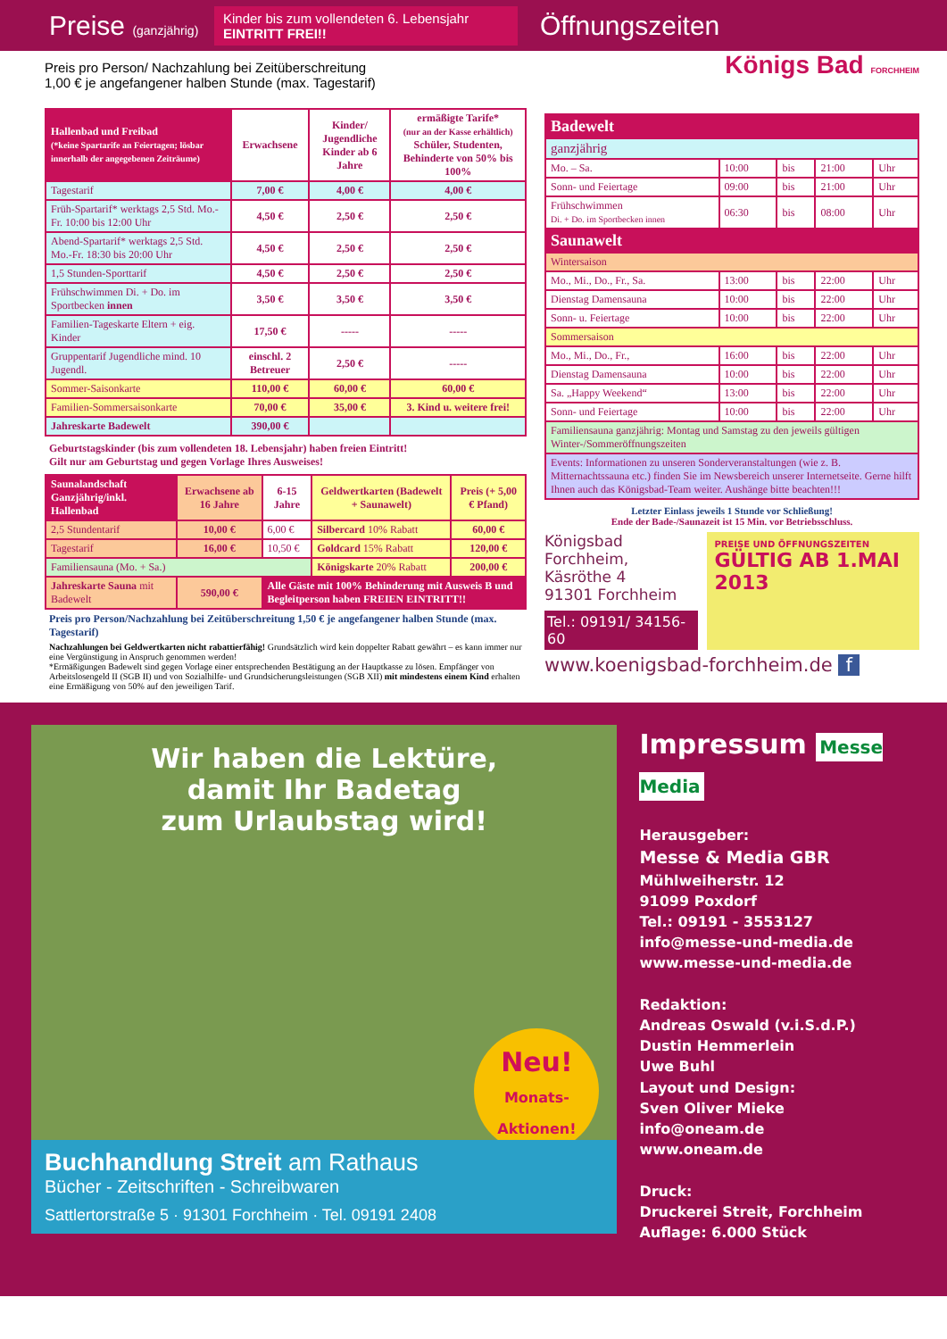Preise (ganzjährig)
Kinder bis zum vollendeten 6. Lebensjahr
EINTRITT FREI!!
Öffnungszeiten
Preis pro Person/ Nachzahlung bei Zeitüberschreitung
1,00 € je angefangener halben Stunde (max. Tagestarif)
| Hallenbad und Freibad (*keine Spartarife an Feiertagen; lösbar innerhalb der angegebenen Zeiträume) | Erwachsene | Kinder/ Jugendliche Kinder ab 6 Jahre | ermäßigte Tarife* (nur an der Kasse erhältlich) Schüler, Studenten, Behinderte von 50% bis 100% |
| --- | --- | --- | --- |
| Tagestarif | 7,00 € | 4,00 € | 4,00 € |
| Früh-Spartarif* werktags 2,5 Std. Mo.-Fr. 10:00 bis 12:00 Uhr | 4,50 € | 2,50 € | 2,50 € |
| Abend-Spartarif* werktags 2,5 Std. Mo.-Fr. 18:30 bis 20:00 Uhr | 4,50 € | 2,50 € | 2,50 € |
| 1,5 Stunden-Sporttarif | 4,50 € | 2,50 € | 2,50 € |
| Frühschwimmen Di. + Do. im Sportbecken innen | 3,50 € | 3,50 € | 3,50 € |
| Familien-Tageskarte Eltern + eig. Kinder | 17,50 € | ----- | ----- |
| Gruppentarif Jugendliche mind. 10 Jugendl. | einschl. 2 Betreuer | 2,50 € | ----- |
| Sommer-Saisonkarte | 110,00 € | 60,00 € | 60,00 € |
| Familien-Sommersaisonkarte | 70,00 € | 35,00 € | 3. Kind u. weitere frei! |
| Jahreskarte Badewelt | 390,00 € | | |
Geburtstagskinder (bis zum vollendeten 18. Lebensjahr) haben freien Eintritt!
Gilt nur am Geburtstag und gegen Vorlage Ihres Ausweises!
| Saunalandschaft Ganzjährig/inkl. Hallenbad | Erwachsene ab 16 Jahre | 6-15 Jahre | Geldwertkarten (Badewelt + Saunawelt) | Preis (+ 5,00 € Pfand) |
| --- | --- | --- | --- | --- |
| 2,5 Stundentarif | 10,00 € | 6,00 € | Silbercard 10% Rabatt | 60,00 € |
| Tagestarif | 16,00 € | 10,50 € | Goldcard 15% Rabatt | 120,00 € |
| Familiensauna (Mo. + Sa.) | | | Königskarte 20% Rabatt | 200,00 € |
| Jahreskarte Sauna mit Badewelt | 590,00 € | Alle Gäste mit 100% Behinderung mit Ausweis B und Begleitperson haben FREIEN EINTRITT!! | | |
Preis pro Person/Nachzahlung bei Zeitüberschreitung 1,50 € je angefangener halben Stunde (max. Tagestarif)
Nachzahlungen bei Geldwertkarten nicht rabattierfähig! Grundsätzlich wird kein doppelter Rabatt gewährt – es kann immer nur eine Vergünstigung in Anspruch genommen werden!
*Ermäßigungen Badewelt sind gegen Vorlage einer entsprechenden Bestätigung an der Hauptkasse zu lösen. Empfänger von Arbeitslosengeld II (SGB II) und von Sozialhilfe- und Grundsicherungsleistungen (SGB XII) mit mindestens einem Kind erhalten eine Ermäßigung von 50% auf den jeweiligen Tarif.
Königs Bad FORCHHEIM
| Badewelt | | | | |
| --- | --- | --- | --- | --- |
| ganzjährig | | | | |
| Mo. – Sa. | 10:00 | bis | 21:00 | Uhr |
| Sonn- und Feiertage | 09:00 | bis | 21:00 | Uhr |
| Frühschwimmen Di. + Do. im Sportbecken innen | 06:30 | bis | 08:00 | Uhr |
| Saunawelt | | | | |
| Wintersaison | | | | |
| Mo., Mi., Do., Fr., Sa. | 13:00 | bis | 22:00 | Uhr |
| Dienstag Damensauna | 10:00 | bis | 22:00 | Uhr |
| Sonn- u. Feiertage | 10:00 | bis | 22:00 | Uhr |
| Sommersaison | | | | |
| Mo., Mi., Do., Fr., | 16:00 | bis | 22:00 | Uhr |
| Dienstag Damensauna | 10:00 | bis | 22:00 | Uhr |
| Sa. „Happy Weekend“ | 13:00 | bis | 22:00 | Uhr |
| Sonn- und Feiertage | 10:00 | bis | 22:00 | Uhr |
| Familiensauna ganzjährig: Montag und Samstag zu den jeweils gültigen Winter-/Sommeröffnungszeiten | | | | |
| Events: Informationen zu unseren Sonderveranstaltungen (wie z. B. Mitternachtssauna etc.) finden Sie im Newsbereich unserer Internetseite. Gerne hilft Ihnen auch das Königsbad-Team weiter. Aushänge bitte beachten!!! | | | | |
Letzter Einlass jeweils 1 Stunde vor Schließung!
Ende der Bade-/Saunazeit ist 15 Min. vor Betriebsschluss.
Königsbad Forchheim,
Käsröthe 4
91301 Forchheim
Tel.: 09191/ 34156-60
PREISE UND ÖFFNUNGSZEITEN
GÜLTIG AB 1.MAI 2013
www.koenigsbad-forchheim.de f
Wir haben die Lektüre,
damit Ihr Badetag
zum Urlaubstag wird!
Neu!
Monats-Aktionen!
Buchhandlung Streit am Rathaus
Bücher - Zeitschriften - Schreibwaren
Sattlertorstraße 5 · 91301 Forchheim · Tel. 09191 2408
Impressum Messe Media
Herausgeber:
Messe & Media GBR
Mühlweiherstr. 12
91099 Poxdorf
Tel.: 09191 - 3553127
info@messe-und-media.de
www.messe-und-media.de
Redaktion:
Andreas Oswald (v.i.S.d.P.)
Dustin Hemmerlein
Uwe Buhl
Layout und Design:
Sven Oliver Mieke
info@oneam.de
www.oneam.de
Druck:
Druckerei Streit, Forchheim
Auflage: 6.000 Stück